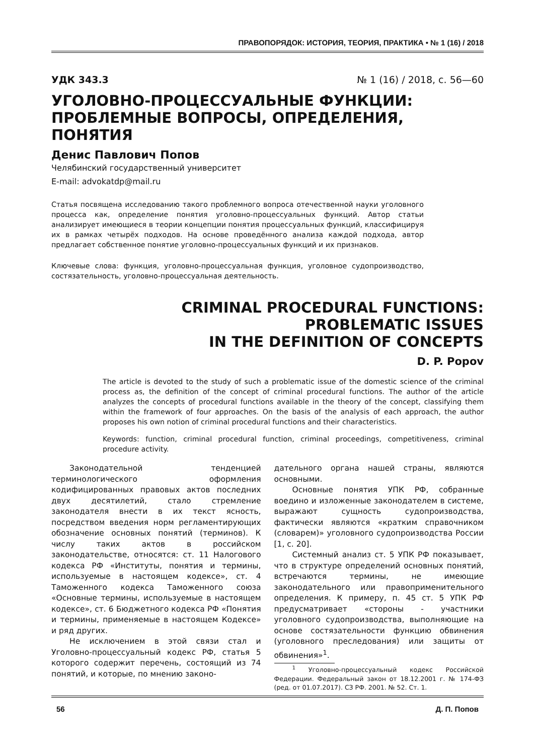ПРАВОПОРЯДОК: ИСТОРИЯ, ТЕОРИЯ, ПРАКТИКА • № 1 (16) / 2018
УДК 343.3 № 1 (16) / 2018, с. 56—60
УГОЛОВНО-ПРОЦЕССУАЛЬНЫЕ ФУНКЦИИ:
ПРОБЛЕМНЫЕ ВОПРОСЫ, ОПРЕДЕЛЕНИЯ, ПОНЯТИЯ
Денис Павлович Попов
Челябинский государственный университет
E-mail: advokatdp@mail.ru
Статья посвящена исследованию такого проблемного вопроса отечественной науки уголовного процесса как, определение понятия уголовно-процессуальных функций. Автор статьи анализирует имеющиеся в теории концепции понятия процессуальных функций, классифицируя их в рамках четырёх подходов. На основе проведённого анализа каждой подхода, автор предлагает собственное понятие уголовно-процессуальных функций и их признаков.
Ключевые слова: функция, уголовно-процессуальная функция, уголовное судопроизводство, состязательность, уголовно-процессуальная деятельность.
CRIMINAL PROCEDURAL FUNCTIONS:
PROBLEMATIC ISSUES
IN THE DEFINITION OF CONCEPTS
D. P. Popov
The article is devoted to the study of such a problematic issue of the domestic science of the criminal process as, the definition of the concept of criminal procedural functions. The author of the article analyzes the concepts of procedural functions available in the theory of the concept, classifying them within the framework of four approaches. On the basis of the analysis of each approach, the author proposes his own notion of criminal procedural functions and their characteristics.
Keywords: function, criminal procedural function, criminal proceedings, competitiveness, criminal procedure activity.
Законодательной тенденцией терминологического оформления кодифицированных правовых актов последних двух десятилетий, стало стремление законодателя внести в их текст ясность, посредством введения норм регламентирующих обозначение основных понятий (терминов). К числу таких актов в российском законодательстве, относятся: ст. 11 Налогового кодекса РФ «Институты, понятия и термины, используемые в настоящем кодексе», ст. 4 Таможенного кодекса Таможенного союза «Основные термины, используемые в настоящем кодексе», ст. 6 Бюджетного кодекса РФ «Понятия и термины, применяемые в настоящем Кодексе» и ряд других.
Не исключением в этой связи стал и Уголовно-процессуальный кодекс РФ, статья 5 которого содержит перечень, состоящий из 74 понятий, и которые, по мнению законо-
дательного органа нашей страны, являются основными.
Основные понятия УПК РФ, собранные воедино и изложенные законодателем в системе, выражают сущность судопроизводства, фактически являются «кратким справочником (словарем)» уголовного судопроизводства России [1, с. 20].
Системный анализ ст. 5 УПК РФ показывает, что в структуре определений основных понятий, встречаются термины, не имеющие законодательного или правоприменительного определения. К примеру, п. 45 ст. 5 УПК РФ предусматривает «стороны - участники уголовного судопроизводства, выполняющие на основе состязательности функцию обвинения (уголовного преследования) или защиты от обвинения»<sup>1</sup>.
<sup>1</sup> Уголовно-процессуальный кодекс Российской Федерации. Федеральный закон от 18.12.2001 г. № 174-ФЗ (ред. от 01.07.2017). СЗ РФ. 2001. № 52. Ст. 1.
56 Д. П. Попов